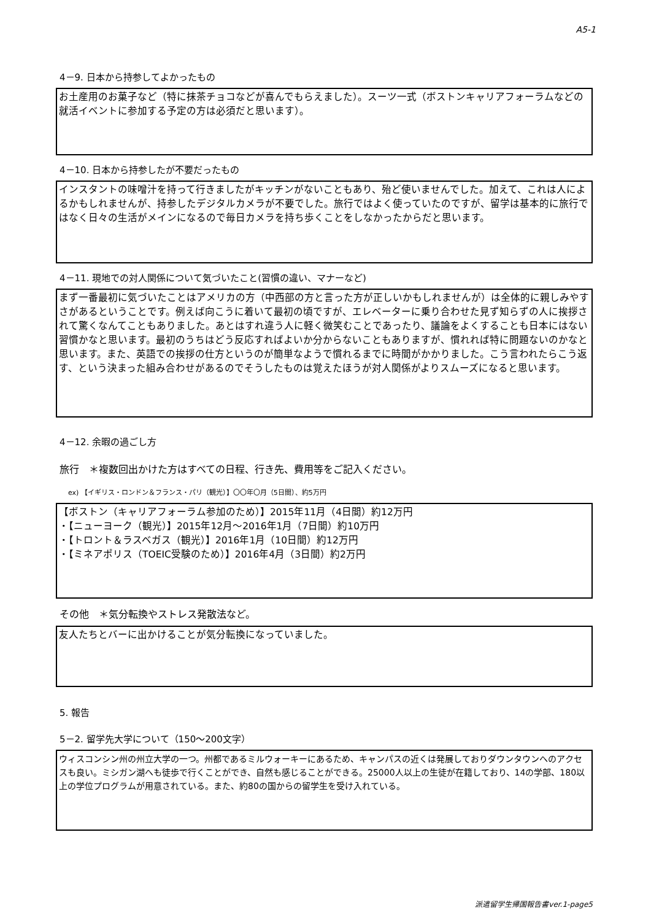A5-1
4－9. 日本から持参してよかったもの
お土産用のお菓子など（特に抹茶チョコなどが喜んでもらえました）。スーツ一式（ボストンキャリアフォーラムなどの就活イベントに参加する予定の方は必須だと思います）。
4－10. 日本から持参したが不要だったもの
インスタントの味噌汁を持って行きましたがキッチンがないこともあり、殆ど使いませんでした。加えて、これは人によるかもしれませんが、持参したデジタルカメラが不要でした。旅行ではよく使っていたのですが、留学は基本的に旅行ではなく日々の生活がメインになるので毎日カメラを持ち歩くことをしなかったからだと思います。
4－11. 現地での対人関係について気づいたこと(習慣の違い、マナーなど)
まず一番最初に気づいたことはアメリカの方（中西部の方と言った方が正しいかもしれませんが）は全体的に親しみやすさがあるということです。例えば向こうに着いて最初の頃ですが、エレベーターに乗り合わせた見ず知らずの人に挨拶されて驚くなんてこともありました。あとはすれ違う人に軽く微笑むことであったり、議論をよくすることも日本にはない習慣かなと思います。最初のうちはどう反応すればよいか分からないこともありますが、慣れれば特に問題ないのかなと思います。また、英語での挨拶の仕方というのが簡単なようで慣れるまでに時間がかかりました。こう言われたらこう返す、という決まった組み合わせがあるのでそうしたものは覚えたほうが対人関係がよりスムーズになると思います。
4－12. 余暇の過ごし方
旅行　＊複数回出かけた方はすべての日程、行き先、費用等をご記入ください。
ex) 【イギリス・ロンドン＆フランス・パリ（観光）】〇〇年〇月（5日間）、約5万円
【ボストン（キャリアフォーラム参加のため）】2015年11月（4日間）約12万円
・【ニューヨーク（観光）】2015年12月～2016年1月（7日間）約10万円
・【トロント＆ラスベガス（観光）】2016年1月（10日間）約12万円
・【ミネアポリス（TOEIC受験のため）】2016年4月（3日間）約2万円
その他　＊気分転換やストレス発散法など。
友人たちとバーに出かけることが気分転換になっていました。
5. 報告
5－2. 留学先大学について（150～200文字）
ウィスコンシン州の州立大学の一つ。州都であるミルウォーキーにあるため、キャンパスの近くは発展しておりダウンタウンへのアクセスも良い。ミシガン湖へも徒歩で行くことができ、自然も感じることができる。25000人以上の生徒が在籍しており、14の学部、180以上の学位プログラムが用意されている。また、約80の国からの留学生を受け入れている。
派遣留学生帰国報告書ver.1-page5